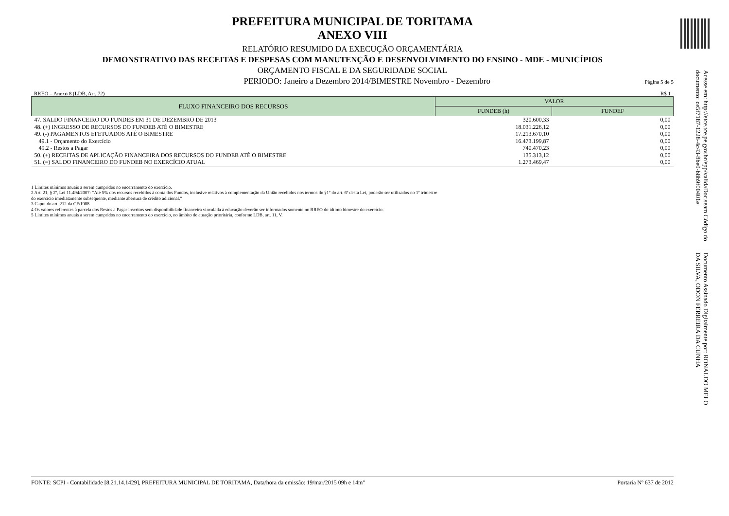PREFEITURA MUNICIPAL DE TORITAMA
ANEXO VIII
RELATÓRIO RESUMIDO DA EXECUÇÃO ORÇAMENTÁRIA
DEMONSTRATIVO DAS RECEITAS E DESPESAS COM MANUTENÇÃO E DESENVOLVIMENTO DO ENSINO - MDE - MUNICÍPIOS
ORÇAMENTO FISCAL E DA SEGURIDADE SOCIAL
PERIODO: Janeiro a Dezembro 2014/BIMESTRE Novembro - Dezembro Página 5 de 5
RREO – Anexo 8 (LDB, Art. 72) R$ 1
| FLUXO FINANCEIRO DOS RECURSOS | VALOR | |
| --- | --- | --- |
| | FUNDEB (h) | FUNDEF |
| 47. SALDO FINANCEIRO DO FUNDEB EM 31 DE DEZEMBRO DE 2013 | 320.600,33 | 0,00 |
| 48. (+) INGRESSO DE RECURSOS DO FUNDEB ATÉ O BIMESTRE | 18.031.226,12 | 0,00 |
| 49. (-) PAGAMENTOS EFETUADOS ATÉ O BIMESTRE | 17.213.670,10 | 0,00 |
| 49.1 - Orçamento do Exercício | 16.473.199,87 | 0,00 |
| 49.2 - Restos a Pagar | 740.470,23 | 0,00 |
| 50. (+) RECEITAS DE APLICAÇÃO FINANCEIRA DOS RECURSOS DO FUNDEB ATÉ O BIMESTRE | 135.313,12 | 0,00 |
| 51. (=) SALDO FINANCEIRO DO FUNDEB NO EXERCÍCIO ATUAL | 1.273.469,47 | 0,00 |
1 Limites mínimos anuais a serem cumpridos no encerramento do exercício.
2 Art. 21, § 2º, Lei 11.494/2007: “Até 5% dos recursos recebidos à conta dos Fundos, inclusive relativos à complementação da União recebidos nos termos do §1º do art. 6º desta Lei, poderão ser utilizados no 1º trimestre do exercício imediatamente subsequente, mediante abertura de crédito adicional.”
3 Caput do art. 212 da CF/1988
4 Os valores referentes à parcela dos Restos a Pagar inscritos sem disponibilidade financeira vinculada à educação deverão ser informados somente no RREO do último bimestre do exercício.
5 Limites mínimos anuais a serem cumpridos no encerramento do exercício, no âmbito de atuação prioritária, conforme LDB, art. 11, V.
FONTE: SCPI - Contabilidade [8.21.14.1429], PREFEITURA MUNICIPAL DE TORITAMA, Data/hora da emissão: 19/mar/2015 09h e 14m" Portaria Nº 637 de 2012
Documento Assinado Digitalmente por: RONALDO MELO DA SILVA, ODON FERREIRA DA CUNHA
Acesse em: http://etce.tce.pe.gov.br/epp/validaDoc.seam Código do documento: ce5f7187-1228-4c43-8be0-b8b9f00401e